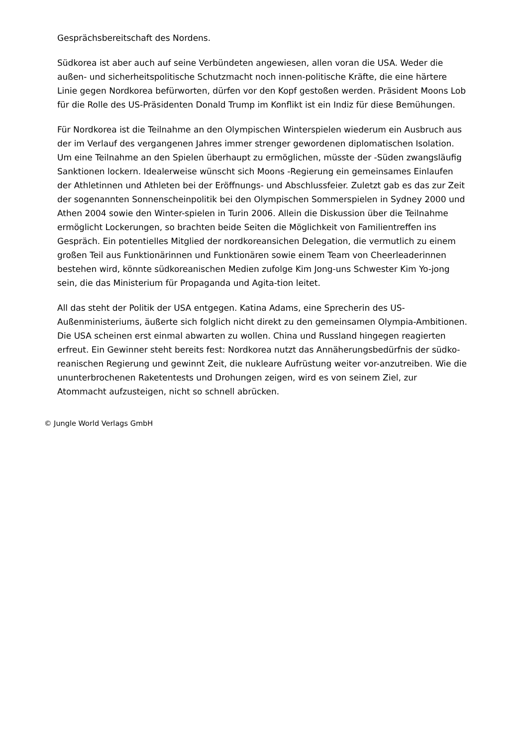Gesprächsbereitschaft des Nordens.
Südkorea ist aber auch auf seine Verbündeten angewiesen, allen voran die USA. Weder die außen- und sicherheitspolitische Schutzmacht noch innen-politische Kräfte, die eine härtere Linie gegen Nordkorea befürworten, dürfen vor den Kopf gestoßen werden. Präsident Moons Lob für die Rolle des US-Präsidenten Donald Trump im Konflikt ist ein Indiz für diese Bemühungen.
Für Nordkorea ist die Teilnahme an den Olympischen Winterspielen wiederum ein Ausbruch aus der im Verlauf des vergangenen Jahres immer strenger gewordenen diplomatischen Isolation. Um eine Teilnahme an den Spielen überhaupt zu ermöglichen, müsste der -Süden zwangsläufig Sanktionen lockern. Idealerweise wünscht sich Moons -Regierung ein gemeinsames Einlaufen der Athletinnen und Athleten bei der Eröffnungs- und Abschlussfeier. Zuletzt gab es das zur Zeit der sogenannten Sonnenscheinpolitik bei den Olympischen Sommerspielen in Sydney 2000 und Athen 2004 sowie den Winter-spielen in Turin 2006. Allein die Diskussion über die Teilnahme ermöglicht Lockerungen, so brachten beide Seiten die Möglichkeit von Familientreffen ins Gespräch. Ein potentielles Mitglied der nordkoreansichen Delegation, die vermutlich zu einem großen Teil aus Funktionärinnen und Funktionären sowie einem Team von Cheerleaderinnen bestehen wird, könnte südkoreanischen Medien zufolge Kim Jong-uns Schwester Kim Yo-jong sein, die das Ministerium für Propaganda und Agita-tion leitet.
All das steht der Politik der USA entgegen. Katina Adams, eine Sprecherin des US-Außenministeriums, äußerte sich folglich nicht direkt zu den gemeinsamen Olympia-Ambitionen. Die USA scheinen erst einmal abwarten zu wollen. China und Russland hingegen reagierten erfreut. Ein Gewinner steht bereits fest: Nordkorea nutzt das Annäherungsbedürfnis der südko-reanischen Regierung und gewinnt Zeit, die nukleare Aufrüstung weiter vor-anzutreiben. Wie die ununterbrochenen Raketentests und Drohungen zeigen, wird es von seinem Ziel, zur Atommacht aufzusteigen, nicht so schnell abrücken.
© Jungle World Verlags GmbH